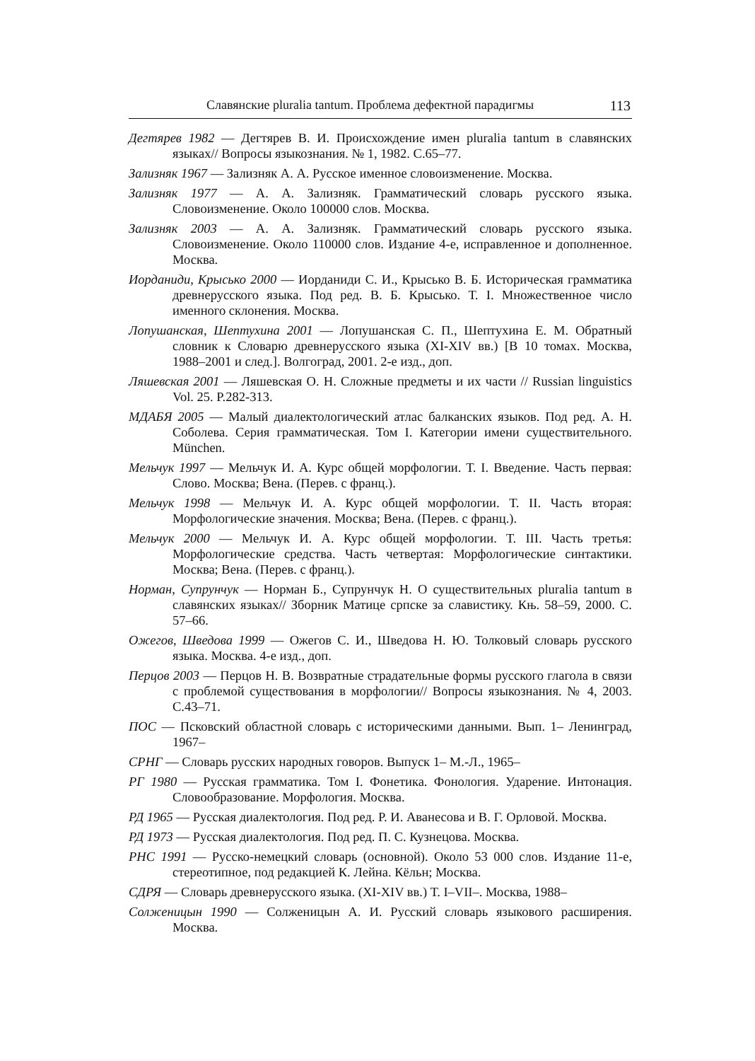Славянские pluralia tantum. Проблема дефектной парадигмы 113
Дегтярев 1982 — Дегтярев В. И. Происхождение имен pluralia tantum в славянских языках// Вопросы языкознания. № 1, 1982. С.65–77.
Зализняк 1967 — Зализняк А. А. Русское именное словоизменение. Москва.
Зализняк 1977 — А. А. Зализняк. Грамматический словарь русского языка. Словоизменение. Около 100000 слов. Москва.
Зализняк 2003 — А. А. Зализняк. Грамматический словарь русского языка. Словоизменение. Около 110000 слов. Издание 4-е, исправленное и дополненное. Москва.
Иорданиди, Крысько 2000 — Иорданиди С. И., Крысько В. Б. Историческая грамматика древнерусского языка. Под ред. В. Б. Крысько. Т. I. Множественное число именного склонения. Москва.
Лопушанская, Шептухина 2001 — Лопушанская С. П., Шептухина Е. М. Обратный словник к Словарю древнерусского языка (XI-XIV вв.) [В 10 томах. Москва, 1988–2001 и след.]. Волгоград, 2001. 2-е изд., доп.
Ляшевская 2001 — Ляшевская О. Н. Сложные предметы и их части // Russian linguistics Vol. 25. P.282-313.
МДАБЯ 2005 — Малый диалектологический атлас балканских языков. Под ред. А. Н. Соболева. Серия грамматическая. Том I. Категории имени существительного. München.
Мельчук 1997 — Мельчук И. А. Курс общей морфологии. Т. I. Введение. Часть первая: Слово. Москва; Вена. (Перев. с франц.).
Мельчук 1998 — Мельчук И. А. Курс общей морфологии. Т. II. Часть вторая: Морфологические значения. Москва; Вена. (Перев. с франц.).
Мельчук 2000 — Мельчук И. А. Курс общей морфологии. Т. III. Часть третья: Морфологические средства. Часть четвертая: Морфологические синтактики. Москва; Вена. (Перев. с франц.).
Норман, Супрунчук — Норман Б., Супрунчук Н. О существительных pluralia tantum в славянских языках// Зборник Матице српске за славистику. Књ. 58–59, 2000. С. 57–66.
Ожегов, Шведова 1999 — Ожегов С. И., Шведова Н. Ю. Толковый словарь русского языка. Москва. 4-е изд., доп.
Перцов 2003 — Перцов Н. В. Возвратные страдательные формы русского глагола в связи с проблемой существования в морфологии// Вопросы языкознания. № 4, 2003. С.43–71.
ПОС — Псковский областной словарь с историческими данными. Вып. 1– Ленинград, 1967–
СРНГ — Словарь русских народных говоров. Выпуск 1– М.-Л., 1965–
РГ 1980 — Русская грамматика. Том I. Фонетика. Фонология. Ударение. Интонация. Словообразование. Морфология. Москва.
РД 1965 — Русская диалектология. Под ред. Р. И. Аванесова и В. Г. Орловой. Москва.
РД 1973 — Русская диалектология. Под ред. П. С. Кузнецова. Москва.
РНС 1991 — Русско-немецкий словарь (основной). Около 53 000 слов. Издание 11-е, стереотипное, под редакцией К. Лейна. Кёльн; Москва.
СДРЯ — Словарь древнерусского языка. (XI-XIV вв.) Т. I–VII–. Москва, 1988–
Солженицын 1990 — Солженицын А. И. Русский словарь языкового расширения. Москва.